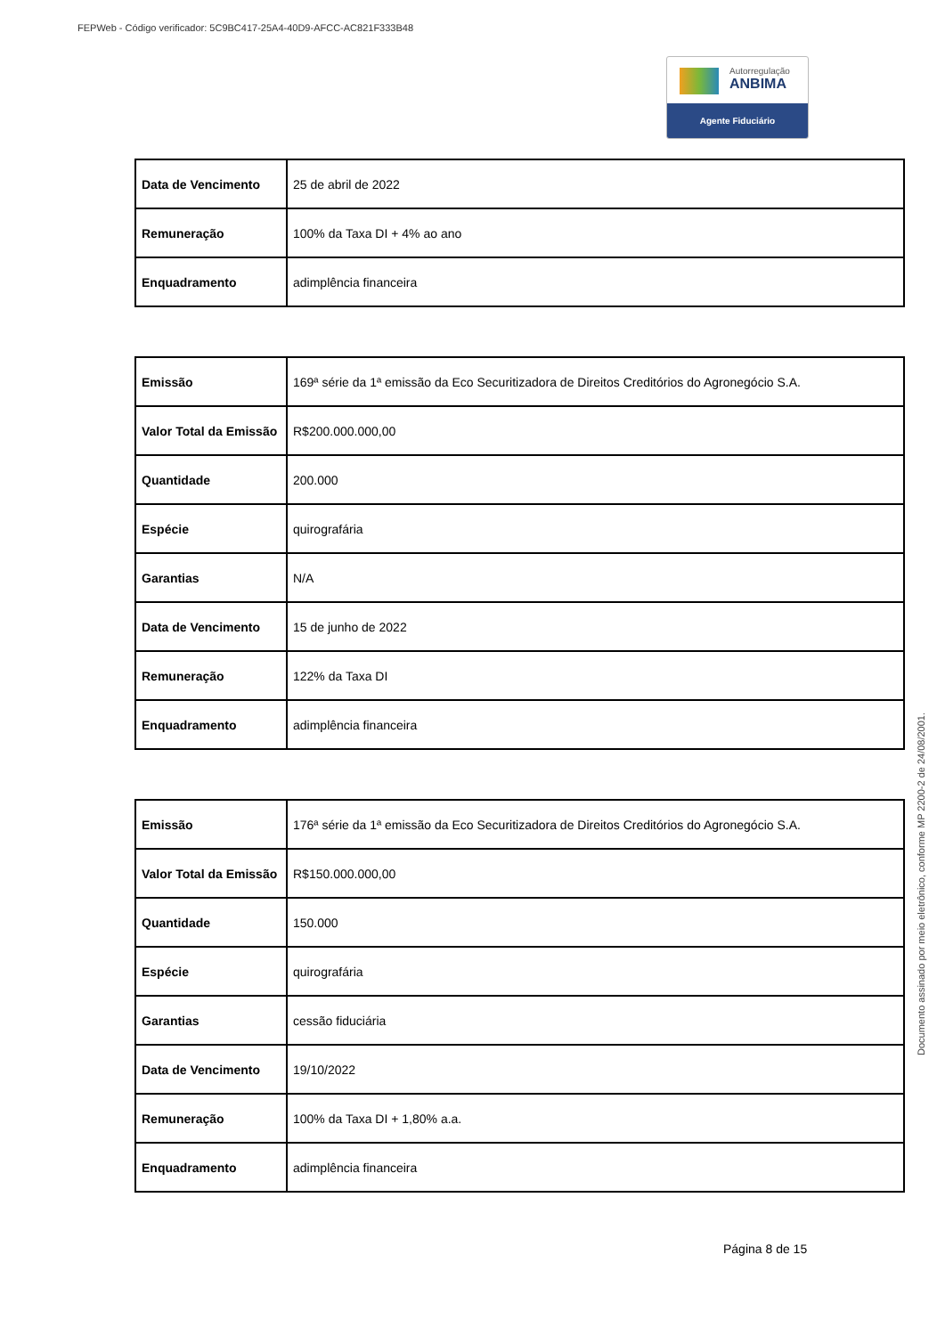FEPWeb - Código verificador: 5C9BC417-25A4-40D9-AFCC-AC821F333B48
Autorregulação
ANBIMA
Agente Fiduciário
| Data de Vencimento | 25 de abril de 2022 |
| Remuneração | 100% da Taxa DI + 4% ao ano |
| Enquadramento | adimplência financeira |
| Emissão | 169ª série da 1ª emissão da Eco Securitizadora de Direitos Creditórios do Agronegócio S.A. |
| Valor Total da Emissão | R$200.000.000,00 |
| Quantidade | 200.000 |
| Espécie | quirografária |
| Garantias | N/A |
| Data de Vencimento | 15 de junho de 2022 |
| Remuneração | 122% da Taxa DI |
| Enquadramento | adimplência financeira |
| Emissão | 176ª série da 1ª emissão da Eco Securitizadora de Direitos Creditórios do Agronegócio S.A. |
| Valor Total da Emissão | R$150.000.000,00 |
| Quantidade | 150.000 |
| Espécie | quirografária |
| Garantias | cessão fiduciária |
| Data de Vencimento | 19/10/2022 |
| Remuneração | 100% da Taxa DI + 1,80% a.a. |
| Enquadramento | adimplência financeira |
Página 8 de 15
Documento assinado por meio eletrônico, conforme MP 2200-2 de 24/08/2001.